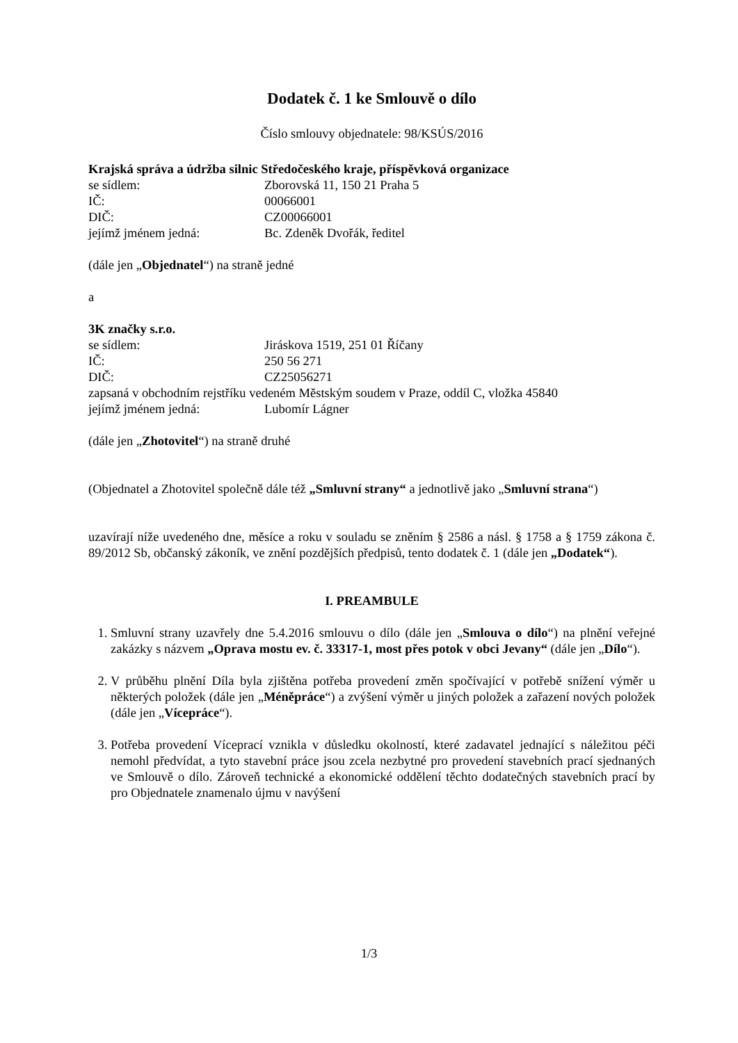Dodatek č. 1 ke Smlouvě o dílo
Číslo smlouvy objednatele: 98/KSÚS/2016
Krajská správa a údržba silnic Středočeského kraje, příspěvková organizace
se sídlem: Zborovská 11, 150 21 Praha 5
IČ: 00066001
DIČ: CZ00066001
jejímž jménem jedná: Bc. Zdeněk Dvořák, ředitel
(dále jen „Objednatel“) na straně jedné
a
3K značky s.r.o.
se sídlem: Jiráskova 1519, 251 01 Říčany
IČ: 250 56 271
DIČ: CZ25056271
zapsaná v obchodním rejstříku vedeném Městským soudem v Praze, oddíl C, vložka 45840
jejímž jménem jedná: Lubomír Lágner
(dále jen „Zhotovitel“) na straně druhé
(Objednatel a Zhotovitel společně dále též „Smluvní strany“ a jednotlivě jako „Smluvní strana“)
uzavírají níže uvedeného dne, měsíce a roku v souladu se zněním § 2586 a násl. § 1758 a § 1759 zákona č. 89/2012 Sb, občanský zákoník, ve znění pozdějších předpisů, tento dodatek č. 1 (dále jen „Dodatek“).
I. PREAMBULE
1. Smluvní strany uzavřely dne 5.4.2016 smlouvu o dílo (dále jen „Smlouva o dílo“) na plnění veřejné zakázky s názvem „Oprava mostu ev. č. 33317-1, most přes potok v obci Jevany“ (dále jen „Dílo“).
2. V průběhu plnění Díla byla zjištěna potřeba provedení změn spočívající v potřebě snížení výměr u některých položek (dále jen „Méněpráce“) a zvýšení výměr u jiných položek a zařazení nových položek (dále jen „Vícepráce“).
3. Potřeba provedení Víceprací vznikla v důsledku okolností, které zadavatel jednající s náležitou péči nemohl předvídat, a tyto stavební práce jsou zcela nezbytné pro provedení stavebních prací sjednaných ve Smlouvě o dílo. Zároveň technické a ekonomické oddělení těchto dodatečných stavebních prací by pro Objednatele znamenalo újmu v navýšení
1/3